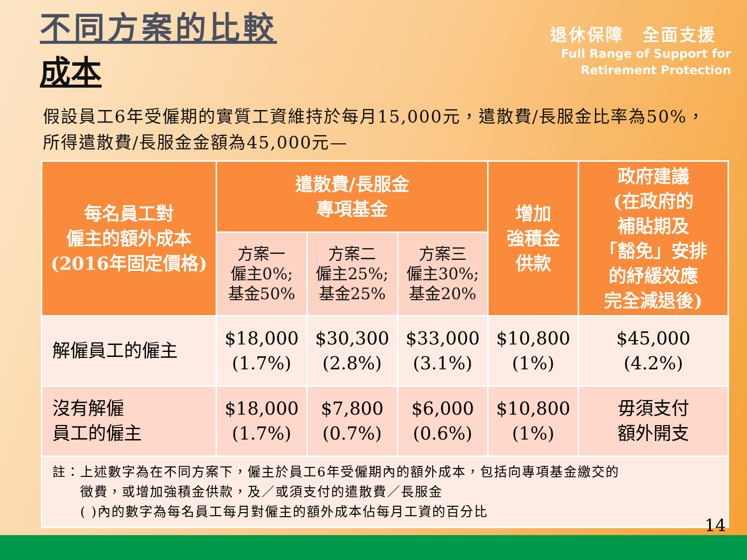不同方案的比較
成本
退休保障　全面支援
Full Range of Support for
Retirement Protection
假設員工6年受僱期的實質工資維持於每月15,000元，遣散費/長服金比率為50%，所得遣散費/長服金金額為45,000元—
| 每名員工對 僱主的額外成本 (2016年固定價格) | 遣散費/長服金 專項基金 | | | 增加 強積金 供款 | 政府建議 (在政府的 補貼期及 「豁免」安排 的紓緩效應 完全減退後) |
| --- | --- | --- | --- | --- | --- |
| | 方案一 僱主0%; 基金50% | 方案二 僱主25%; 基金25% | 方案三 僱主30%; 基金20% | | |
| 解僱員工的僱主 | $18,000 (1.7%) | $30,300 (2.8%) | $33,000 (3.1%) | $10,800 (1%) | $45,000 (4.2%) |
| 沒有解僱 員工的僱主 | $18,000 (1.7%) | $7,800 (0.7%) | $6,000 (0.6%) | $10,800 (1%) | 毋須支付 額外開支 |
| 註：上述數字為在不同方案下，僱主於員工6年受僱期內的額外成本，包括向專項基金繳交的 徵費，或增加強積金供款，及／或須支付的遣散費／長服金 ( )內的數字為每名員工每月對僱主的額外成本佔每月工資的百分比 | | | | | |
14